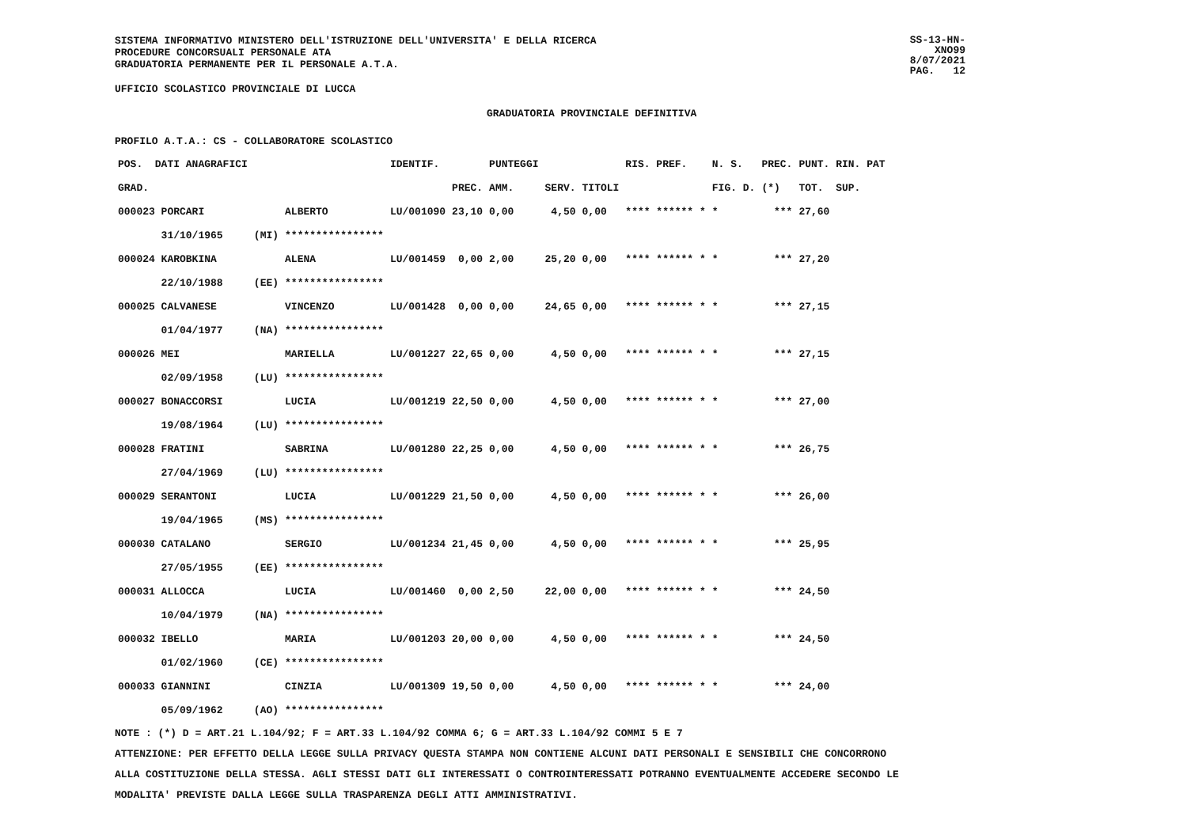SISTEMA INFORMATIVO MINISTERO DELL'ISTRUZIONE DELL'UNIVERSITA' E DELLA RICERCA
PROCEDURE CONCORSUALI PERSONALE ATA
GRADUATORIA PERMANENTE PER IL PERSONALE A.T.A.
SS-13-HN-XNO99
8/07/2021
PAG. 12
UFFICIO SCOLASTICO PROVINCIALE DI LUCCA
GRADUATORIA PROVINCIALE DEFINITIVA
PROFILO A.T.A.: CS - COLLABORATORE SCOLASTICO
| POS. DATI ANAGRAFICI | | | IDENTIF. | | PUNTEGGI | | | RIS. PREF. | N. S. | PREC. | PUNT. RIN. PAT |
| --- | --- | --- | --- | --- | --- | --- | --- | --- | --- | --- | --- |
| GRAD. | | | | PREC. | AMM. | SERV. | TITOLI | | FIG. D. | (*) | TOT. SUP. |
| 000023 PORCARI | | ALBERTO | LU/001090 | 23,10 | 0,00 | 4,50 | 0,00 | **** ****** * | * | *** | 27,60 |
| 31/10/1965 | (MI) | **************** | | | | | | | | | |
| 000024 KAROBKINA | | ALENA | LU/001459 | 0,00 | 2,00 | 25,20 | 0,00 | **** ****** * | * | *** | 27,20 |
| 22/10/1988 | (EE) | **************** | | | | | | | | | |
| 000025 CALVANESE | | VINCENZO | LU/001428 | 0,00 | 0,00 | 24,65 | 0,00 | **** ****** * | * | *** | 27,15 |
| 01/04/1977 | (NA) | **************** | | | | | | | | | |
| 000026 MEI | | MARIELLA | LU/001227 | 22,65 | 0,00 | 4,50 | 0,00 | **** ****** * | * | *** | 27,15 |
| 02/09/1958 | (LU) | **************** | | | | | | | | | |
| 000027 BONACCORSI | | LUCIA | LU/001219 | 22,50 | 0,00 | 4,50 | 0,00 | **** ****** * | * | *** | 27,00 |
| 19/08/1964 | (LU) | **************** | | | | | | | | | |
| 000028 FRATINI | | SABRINA | LU/001280 | 22,25 | 0,00 | 4,50 | 0,00 | **** ****** * | * | *** | 26,75 |
| 27/04/1969 | (LU) | **************** | | | | | | | | | |
| 000029 SERANTONI | | LUCIA | LU/001229 | 21,50 | 0,00 | 4,50 | 0,00 | **** ****** * | * | *** | 26,00 |
| 19/04/1965 | (MS) | **************** | | | | | | | | | |
| 000030 CATALANO | | SERGIO | LU/001234 | 21,45 | 0,00 | 4,50 | 0,00 | **** ****** * | * | *** | 25,95 |
| 27/05/1955 | (EE) | **************** | | | | | | | | | |
| 000031 ALLOCCA | | LUCIA | LU/001460 | 0,00 | 2,50 | 22,00 | 0,00 | **** ****** * | * | *** | 24,50 |
| 10/04/1979 | (NA) | **************** | | | | | | | | | |
| 000032 IBELLO | | MARIA | LU/001203 | 20,00 | 0,00 | 4,50 | 0,00 | **** ****** * | * | *** | 24,50 |
| 01/02/1960 | (CE) | **************** | | | | | | | | | |
| 000033 GIANNINI | | CINZIA | LU/001309 | 19,50 | 0,00 | 4,50 | 0,00 | **** ****** * | * | *** | 24,00 |
| 05/09/1962 | (AO) | **************** | | | | | | | | | |
NOTE : (*) D = ART.21 L.104/92; F = ART.33 L.104/92 COMMA 6; G = ART.33 L.104/92 COMMI 5 E 7
ATTENZIONE: PER EFFETTO DELLA LEGGE SULLA PRIVACY QUESTA STAMPA NON CONTIENE ALCUNI DATI PERSONALI E SENSIBILI CHE CONCORRONO
ALLA COSTITUZIONE DELLA STESSA. AGLI STESSI DATI GLI INTERESSATI O CONTROINTERESSATI POTRANNO EVENTUALMENTE ACCEDERE SECONDO LE
MODALITA' PREVISTE DALLA LEGGE SULLA TRASPARENZA DEGLI ATTI AMMINISTRATIVI.